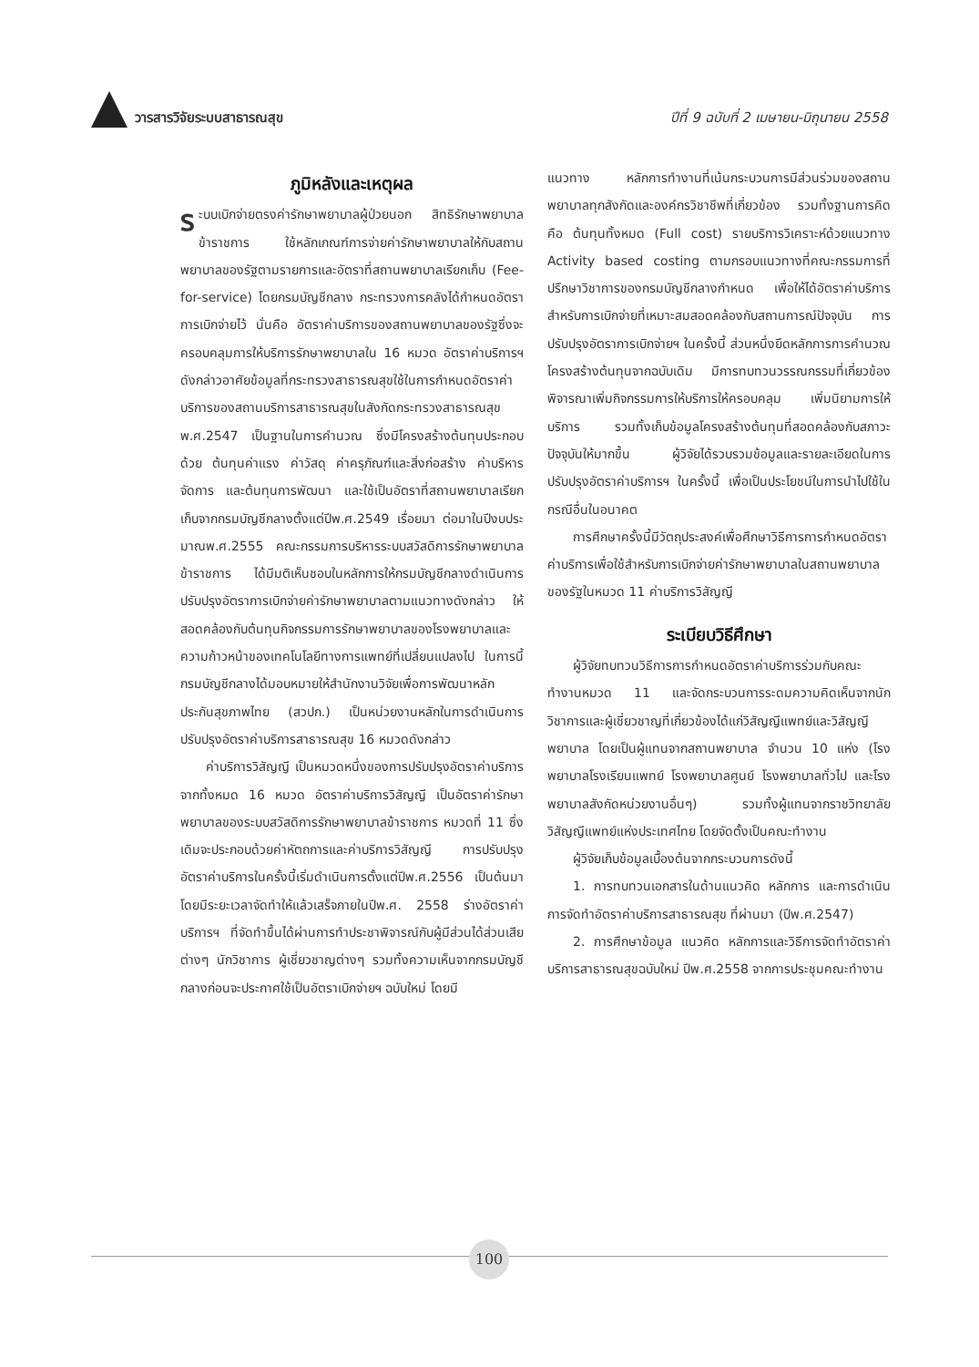วารสารวิจัยระบบสาธารณสุข ปีที่ 9 ฉบับที่ 2 เมษายน-มิถุนายน 2558
ภูมิหลังและเหตุผล
ระบบเบิกจ่ายตรงค่ารักษาพยาบาลผู้ป่วยนอก สิทธิรักษาพยาบาลข้าราชการ ใช้หลักเกณฑ์การจ่ายค่ารักษาพยาบาลให้กับสถานพยาบาลของรัฐตามรายการและอัตราที่สถานพยาบาลเรียกเก็บ (Fee-for-service) โดยกรมบัญชีกลาง กระทรวงการคลังได้กำหนดอัตราการเบิกจ่ายไว้ นั่นคือ อัตราค่าบริการของสถานพยาบาลของรัฐซึ่งจะครอบคลุมการให้บริการรักษาพยาบาลใน 16 หมวด อัตราค่าบริการฯ ดังกล่าวอาศัยข้อมูลที่กระทรวงสาธารณสุขใช้ในการกำหนดอัตราค่าบริการของสถานบริการสาธารณสุขในสังกัดกระทรวงสาธารณสุข พ.ศ.2547 เป็นฐานในการคำนวณ ซึ่งมีโครงสร้างต้นทุนประกอบด้วย ต้นทุนค่าแรง ค่าวัสดุ ค่าครุภัณฑ์และสิ่งก่อสร้าง ค่าบริหารจัดการ และต้นทุนการพัฒนา และใช้เป็นอัตราที่สถานพยาบาลเรียกเก็บจากกรมบัญชีกลางตั้งแต่ปีพ.ศ.2549 เรื่อยมา ต่อมาในปีงบประมาณพ.ศ.2555 คณะกรรมการบริหารระบบสวัสดิการรักษาพยาบาลข้าราชการ ได้มีมติเห็นชอบในหลักการให้กรมบัญชีกลางดำเนินการปรับปรุงอัตราการเบิกจ่ายค่ารักษาพยาบาลตามแนวทางดังกล่าว ให้สอดคล้องกับต้นทุนกิจกรรมการรักษาพยาบาลของโรงพยาบาลและความก้าวหน้าของเทคโนโลยีทางการแพทย์ที่เปลี่ยนแปลงไป ในการนี้กรมบัญชีกลางได้มอบหมายให้สำนักงานวิจัยเพื่อการพัฒนาหลักประกันสุขภาพไทย (สวปก.) เป็นหน่วยงานหลักในการดำเนินการปรับปรุงอัตราค่าบริการสาธารณสุข 16 หมวดดังกล่าว
ค่าบริการวิสัญญี เป็นหมวดหนึ่งของการปรับปรุงอัตราค่าบริการจากทั้งหมด 16 หมวด อัตราค่าบริการวิสัญญี เป็นอัตราค่ารักษาพยาบาลของระบบสวัสดิการรักษาพยาบาลข้าราชการ หมวดที่ 11 ซึ่งเดิมจะประกอบด้วยค่าหัตถการและค่าบริการวิสัญญี การปรับปรุงอัตราค่าบริการในครั้งนี้เริ่มดำเนินการตั้งแต่ปีพ.ศ.2556 เป็นต้นมา โดยมีระยะเวลาจัดทำให้แล้วเสร็จภายในปีพ.ศ. 2558 ร่างอัตราค่าบริการฯ ที่จัดทำขึ้นได้ผ่านการทำประชาพิจารณ์กับผู้มีส่วนได้ส่วนเสียต่างๆ นักวิชาการ ผู้เชี่ยวชาญต่างๆ รวมทั้งความเห็นจากกรมบัญชีกลางก่อนจะประกาศใช้เป็นอัตราเบิกจ่ายฯ ฉบับใหม่ โดยมี
แนวทาง หลักการทำงานที่เน้นกระบวนการมีส่วนร่วมของสถานพยาบาลทุกสังกัดและองค์กรวิชาชีพที่เกี่ยวข้อง รวมทั้งฐานการคิด คือ ต้นทุนทั้งหมด (Full cost) รายบริการวิเคราะห์ด้วยแนวทาง Activity based costing ตามกรอบแนวทางที่คณะกรรมการที่ปรึกษาวิชาการของกรมบัญชีกลางกำหนด เพื่อให้ได้อัตราค่าบริการสำหรับการเบิกจ่ายที่เหมาะสมสอดคล้องกับสถานการณ์ปัจจุบัน การปรับปรุงอัตราการเบิกจ่ายฯ ในครั้งนี้ ส่วนหนึ่งยึดหลักการการคำนวณโครงสร้างต้นทุนจากฉบับเดิม มีการทบทวนวรรณกรรมที่เกี่ยวข้องพิจารณาเพิ่มกิจกรรมการให้บริการให้ครอบคลุม เพิ่มนิยามการให้บริการ รวมทั้งเก็บข้อมูลโครงสร้างต้นทุนที่สอดคล้องกับสภาวะปัจจุบันให้มากขึ้น ผู้วิจัยได้รวบรวมข้อมูลและรายละเอียดในการปรับปรุงอัตราค่าบริการฯ ในครั้งนี้ เพื่อเป็นประโยชน์ในการนำไปใช้ในกรณีอื่นในอนาคต
การศึกษาครั้งนี้มีวัตถุประสงค์เพื่อศึกษาวิธีการการกำหนดอัตราค่าบริการเพื่อใช้สำหรับการเบิกจ่ายค่ารักษาพยาบาลในสถานพยาบาลของรัฐในหมวด 11 ค่าบริการวิสัญญี
ระเบียบวิธีศึกษา
ผู้วิจัยทบทวนวิธีการการกำหนดอัตราค่าบริการร่วมกับคณะทำงานหมวด 11 และจัดกระบวนการระดมความคิดเห็นจากนักวิชาการและผู้เชี่ยวชาญที่เกี่ยวข้องได้แก่วิสัญญีแพทย์และวิสัญญีพยาบาล โดยเป็นผู้แทนจากสถานพยาบาล จำนวน 10 แห่ง (โรงพยาบาลโรงเรียนแพทย์ โรงพยาบาลศูนย์ โรงพยาบาลทั่วไป และโรงพยาบาลสังกัดหน่วยงานอื่นๆ) รวมทั้งผู้แทนจากราชวิทยาลัยวิสัญญีแพทย์แห่งประเทศไทย โดยจัดตั้งเป็นคณะทำงาน
ผู้วิจัยเก็บข้อมูลเบื้องต้นจากกระบวนการดังนี้
1. การทบทวนเอกสารในด้านแนวคิด หลักการ และการดำเนินการจัดทำอัตราค่าบริการสาธารณสุข ที่ผ่านมา (ปีพ.ศ.2547)
2. การศึกษาข้อมูล แนวคิด หลักการและวิธีการจัดทำอัตราค่าบริการสาธารณสุขฉบับใหม่ ปีพ.ศ.2558 จากการประชุมคณะทำงาน
100